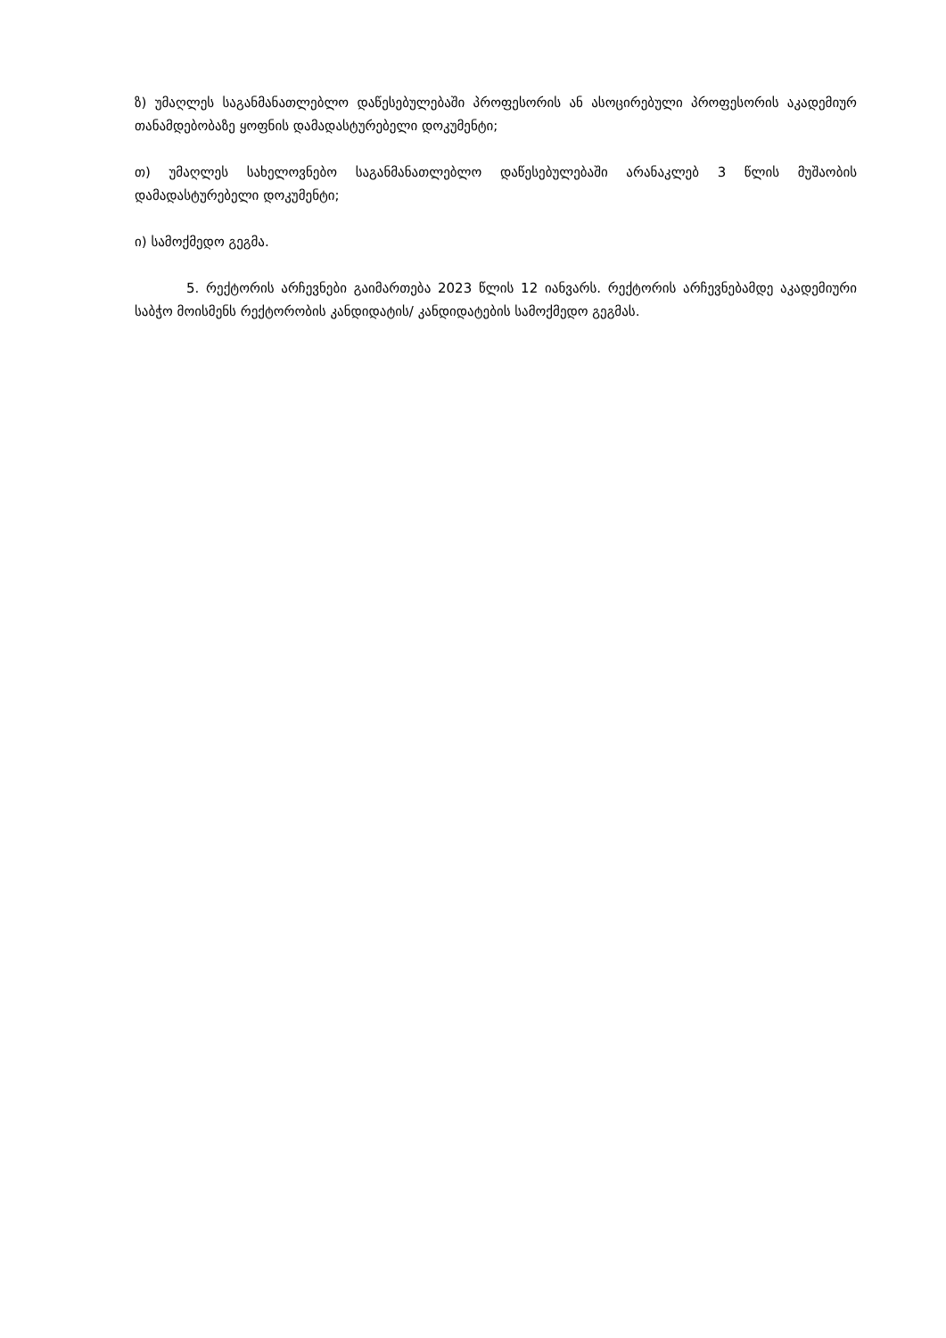ზ) უმაღლეს საგანმანათლებლო დაწესებულებაში პროფესორის ან ასოცირებული პროფესორის აკადემიურ თანამდებობაზე ყოფნის დამადასტურებელი დოკუმენტი;
თ) უმაღლეს სახელოვნებო საგანმანათლებლო დაწესებულებაში არანაკლებ 3 წლის მუშაობის დამადასტურებელი დოკუმენტი;
ი) სამოქმედო გეგმა.
5. რექტორის არჩევნები გაიმართება 2023 წლის 12 იანვარს. რექტორის არჩევნებამდე აკადემიური საბჭო მოისმენს რექტორობის კანდიდატის/ კანდიდატების სამოქმედო გეგმას.